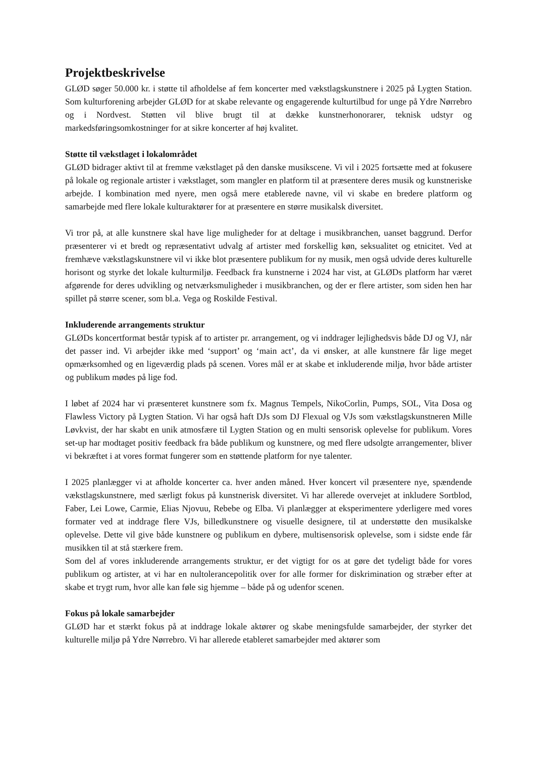Projektbeskrivelse
GLØD søger 50.000 kr. i støtte til afholdelse af fem koncerter med vækstlagskunstnere i 2025 på Lygten Station. Som kulturforening arbejder GLØD for at skabe relevante og engagerende kulturtilbud for unge på Ydre Nørrebro og i Nordvest. Støtten vil blive brugt til at dække kunstnerhonorarer, teknisk udstyr og markedsføringsomkostninger for at sikre koncerter af høj kvalitet.
Støtte til vækstlaget i lokalområdet
GLØD bidrager aktivt til at fremme vækstlaget på den danske musikscene. Vi vil i 2025 fortsætte med at fokusere på lokale og regionale artister i vækstlaget, som mangler en platform til at præsentere deres musik og kunstneriske arbejde. I kombination med nyere, men også mere etablerede navne, vil vi skabe en bredere platform og samarbejde med flere lokale kulturaktører for at præsentere en større musikalsk diversitet.
Vi tror på, at alle kunstnere skal have lige muligheder for at deltage i musikbranchen, uanset baggrund. Derfor præsenterer vi et bredt og repræsentativt udvalg af artister med forskellig køn, seksualitet og etnicitet. Ved at fremhæve vækstlagskunstnere vil vi ikke blot præsentere publikum for ny musik, men også udvide deres kulturelle horisont og styrke det lokale kulturmiljø. Feedback fra kunstnerne i 2024 har vist, at GLØDs platform har været afgørende for deres udvikling og netværksmuligheder i musikbranchen, og der er flere artister, som siden hen har spillet på større scener, som bl.a. Vega og Roskilde Festival.
Inkluderende arrangements struktur
GLØDs koncertformat består typisk af to artister pr. arrangement, og vi inddrager lejlighedsvis både DJ og VJ, når det passer ind. Vi arbejder ikke med ‘support’ og ‘main act’, da vi ønsker, at alle kunstnere får lige meget opmærksomhed og en ligeværdig plads på scenen. Vores mål er at skabe et inkluderende miljø, hvor både artister og publikum mødes på lige fod.
I løbet af 2024 har vi præsenteret kunstnere som fx. Magnus Tempels, NikoCorlin, Pumps, SOL, Vita Dosa og Flawless Victory på Lygten Station. Vi har også haft DJs som DJ Flexual og VJs som vækstlagskunstneren Mille Løvkvist, der har skabt en unik atmosfære til Lygten Station og en multi sensorisk oplevelse for publikum. Vores set-up har modtaget positiv feedback fra både publikum og kunstnere, og med flere udsolgte arrangementer, bliver vi bekræftet i at vores format fungerer som en støttende platform for nye talenter.
I 2025 planlægger vi at afholde koncerter ca. hver anden måned. Hver koncert vil præsentere nye, spændende vækstlagskunstnere, med særligt fokus på kunstnerisk diversitet. Vi har allerede overvejet at inkludere Sortblod, Faber, Lei Lowe, Carmie, Elias Njovuu, Rebebe og Elba. Vi planlægger at eksperimentere yderligere med vores formater ved at inddrage flere VJs, billedkunstnere og visuelle designere, til at understøtte den musikalske oplevelse. Dette vil give både kunstnere og publikum en dybere, multisensorisk oplevelse, som i sidste ende får musikken til at stå stærkere frem.
Som del af vores inkluderende arrangements struktur, er det vigtigt for os at gøre det tydeligt både for vores publikum og artister, at vi har en nultolerancepolitik over for alle former for diskrimination og stræber efter at skabe et trygt rum, hvor alle kan føle sig hjemme – både på og udenfor scenen.
Fokus på lokale samarbejder
GLØD har et stærkt fokus på at inddrage lokale aktører og skabe meningsfulde samarbejder, der styrker det kulturelle miljø på Ydre Nørrebro. Vi har allerede etableret samarbejder med aktører som